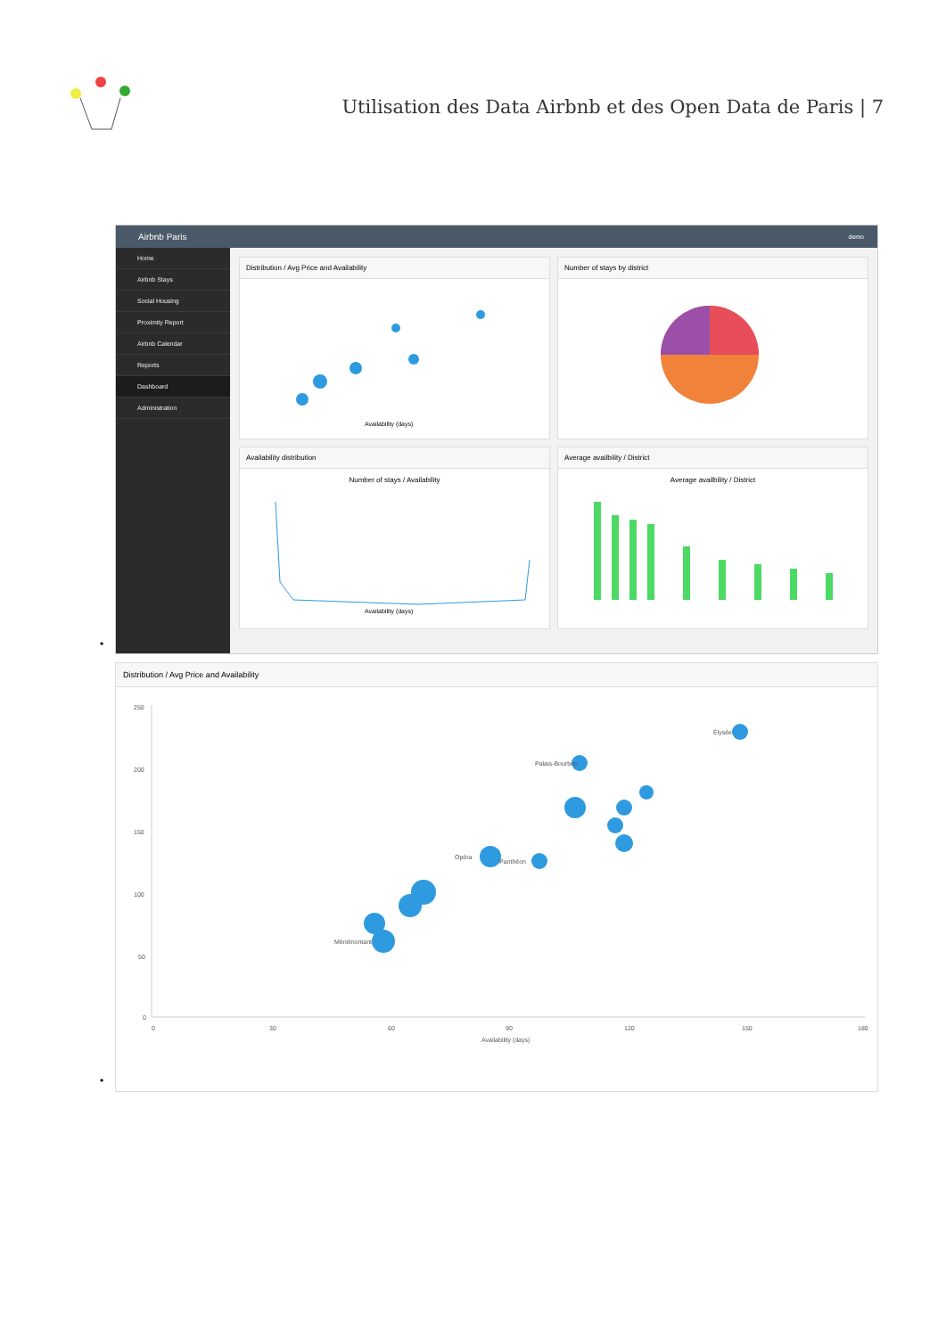Utilisation des Data Airbnb et des Open Data de Paris | 7
Airbnb Paris demo
Home
Airbnb Stays
Social Housing
Proximity Report
Airbnb Calendar
Reports
Dashboard
Administration
Distribution / Avg Price and Availability
Availability (days)
Number of stays by district
Availability distribution
Number of stays / Availability
Availability (days)
Average availbility / District
Average availbility / District
•
Distribution / Avg Price and Availability
250
200
150
100
50
0
0
30
60
90
120
150
180
Availability (days)
Élysée
Palais-Bourbon
Opéra
Panthéon
Ménilmontant
•